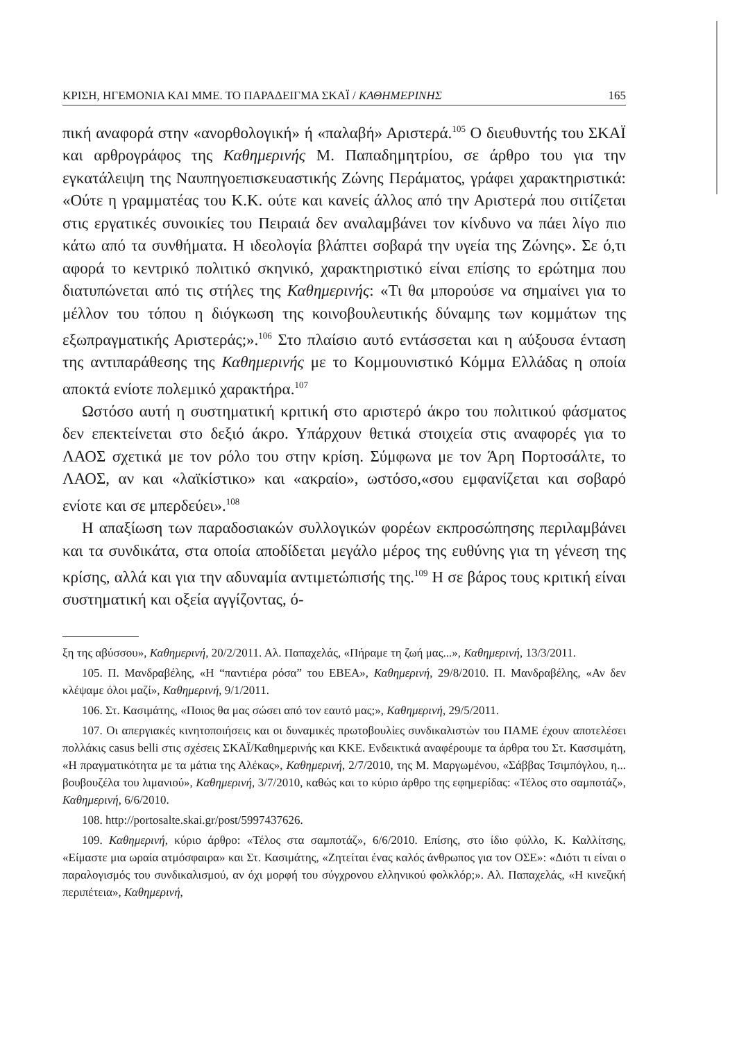ΚΡΙΣΗ, ΗΓΕΜΟΝΙΑ ΚΑΙ ΜΜΕ. ΤΟ ΠΑΡΑΔΕΙΓΜΑ ΣΚΑΪ / ΚΑΘΗΜΕΡΙΝΗΣ 165
πική αναφορά στην «ανορθολογική» ή «παλαβή» Αριστερά.<sup>105</sup> Ο διευθυντής του ΣΚΑΪ και αρθρογράφος της Καθημερινής Μ. Παπαδημητρίου, σε άρθρο του για την εγκατάλειψη της Ναυπηγοεπισκευαστικής Ζώνης Περάματος, γράφει χαρακτηριστικά: «Ούτε η γραμματέας του Κ.Κ. ούτε και κανείς άλλος από την Αριστερά που σιτίζεται στις εργατικές συνοικίες του Πειραιά δεν αναλαμβάνει τον κίνδυνο να πάει λίγο πιο κάτω από τα συνθήματα. Η ιδεολογία βλάπτει σοβαρά την υγεία της Ζώνης». Σε ό,τι αφορά το κεντρικό πολιτικό σκηνικό, χαρακτηριστικό είναι επίσης το ερώτημα που διατυπώνεται από τις στήλες της Καθημερινής: «Τι θα μπορούσε να σημαίνει για το μέλλον του τόπου η διόγκωση της κοινοβουλευτικής δύναμης των κομμάτων της εξωπραγματικής Αριστεράς;».<sup>106</sup> Στο πλαίσιο αυτό εντάσσεται και η αύξουσα ένταση της αντιπαράθεσης της Καθημερινής με το Κομμουνιστικό Κόμμα Ελλάδας η οποία αποκτά ενίοτε πολεμικό χαρακτήρα.<sup>107</sup>
Ωστόσο αυτή η συστηματική κριτική στο αριστερό άκρο του πολιτικού φάσματος δεν επεκτείνεται στο δεξιό άκρο. Υπάρχουν θετικά στοιχεία στις αναφορές για το ΛΑΟΣ σχετικά με τον ρόλο του στην κρίση. Σύμφωνα με τον Άρη Πορτοσάλτε, το ΛΑΟΣ, αν και «λαϊκίστικο» και «ακραίο», ωστόσο,«σου εμφανίζεται και σοβαρό ενίοτε και σε μπερδεύει».<sup>108</sup>
Η απαξίωση των παραδοσιακών συλλογικών φορέων εκπροσώπησης περιλαμβάνει και τα συνδικάτα, στα οποία αποδίδεται μεγάλο μέρος της ευθύνης για τη γένεση της κρίσης, αλλά και για την αδυναμία αντιμετώπισής της.<sup>109</sup> Η σε βάρος τους κριτική είναι συστηματική και οξεία αγγίζοντας, ό-
ξη της αβύσσου», Καθημερινή, 20/2/2011. Αλ. Παπαχελάς, «Πήραμε τη ζωή μας...», Καθημερινή, 13/3/2011.
105. Π. Μανδραβέλης, «Η “παντιέρα ρόσα” του ΕΒΕΑ», Καθημερινή, 29/8/2010. Π. Μανδραβέλης, «Αν δεν κλέψαμε όλοι μαζί», Καθημερινή, 9/1/2011.
106. Στ. Κασιμάτης, «Ποιος θα μας σώσει από τον εαυτό μας;», Καθημερινή, 29/5/2011.
107. Οι απεργιακές κινητοποιήσεις και οι δυναμικές πρωτοβουλίες συνδικαλιστών του ΠΑΜΕ έχουν αποτελέσει πολλάκις casus belli στις σχέσεις ΣΚΑΪ/Καθημερινής και ΚΚΕ. Ενδεικτικά αναφέρουμε τα άρθρα του Στ. Κασσιμάτη, «Η πραγματικότητα με τα μάτια της Αλέκας», Καθημερινή, 2/7/2010, της Μ. Μαργωμένου, «Σάββας Τσιμπόγλου, η... βουβουζέλα του λιμανιού», Καθημερινή, 3/7/2010, καθώς και το κύριο άρθρο της εφημερίδας: «Τέλος στο σαμποτάζ», Καθημερινή, 6/6/2010.
108. http://portosalte.skai.gr/post/5997437626.
109. Καθημερινή, κύριο άρθρο: «Τέλος στα σαμποτάζ», 6/6/2010. Επίσης, στο ίδιο φύλλο, Κ. Καλλίτσης, «Είμαστε μια ωραία ατμόσφαιρα» και Στ. Κασιμάτης, «Ζητείται ένας καλός άνθρωπος για τον ΟΣΕ»: «Διότι τι είναι ο παραλογισμός του συνδικαλισμού, αν όχι μορφή του σύγχρονου ελληνικού φολκλόρ;». Αλ. Παπαχελάς, «Η κινεζική περιπέτεια», Καθημερινή,